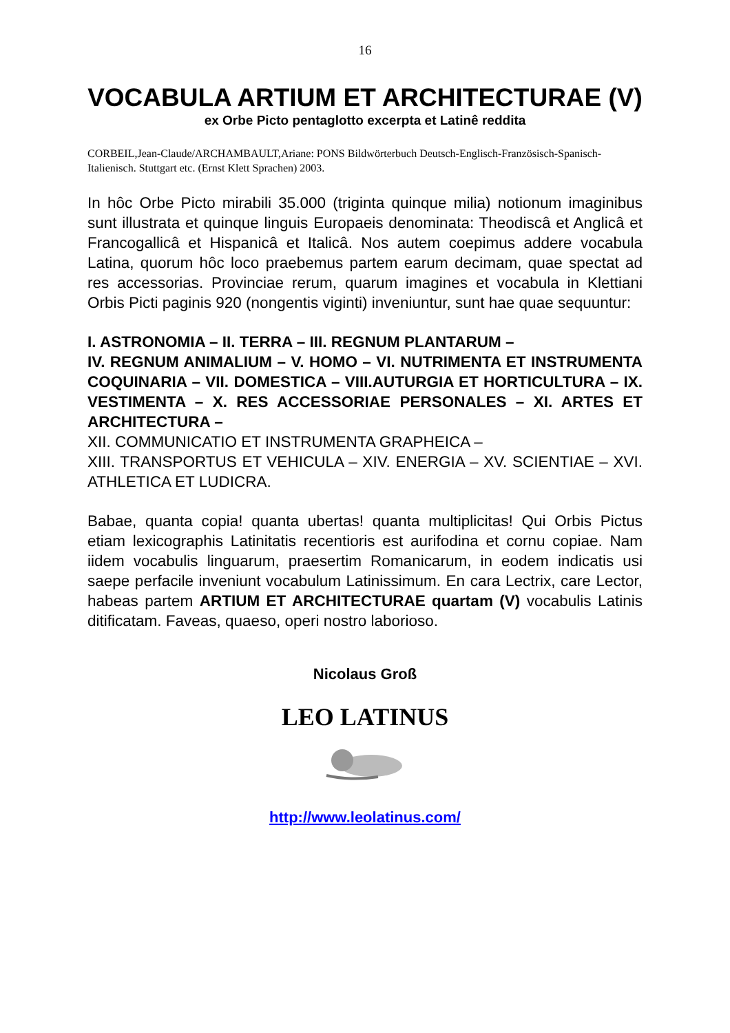16
VOCABULA ARTIUM ET ARCHITECTURAE (V)
ex Orbe Picto pentaglotto excerpta et Latinê reddita
CORBEIL,Jean-Claude/ARCHAMBAULT,Ariane: PONS Bildwörterbuch Deutsch-Englisch-Französisch-Spanisch-Italienisch. Stuttgart etc. (Ernst Klett Sprachen) 2003.
In hôc Orbe Picto mirabili 35.000 (triginta quinque milia) notionum imaginibus sunt illustrata et quinque linguis Europaeis denominata: Theodiscâ et Anglicâ et Francogallicâ et Hispanicâ et Italicâ. Nos autem coepimus addere vocabula Latina, quorum hôc loco praebemus partem earum decimam, quae spectat ad res accessorias. Provinciae rerum, quarum imagines et vocabula in Klettiani Orbis Picti paginis 920 (nongentis viginti) inveniuntur, sunt hae quae sequuntur:
I. ASTRONOMIA – II. TERRA – III. REGNUM PLANTARUM –
IV. REGNUM ANIMALIUM – V. HOMO – VI. NUTRIMENTA ET INSTRUMENTA COQUINARIA – VII. DOMESTICA – VIII.AUTURGIA ET HORTICULTURA – IX. VESTIMENTA – X. RES ACCESSORIAE PERSONALES – XI. ARTES ET ARCHITECTURA –
XII. COMMUNICATIO ET INSTRUMENTA GRAPHEICA –
XIII. TRANSPORTUS ET VEHICULA – XIV. ENERGIA – XV. SCIENTIAE – XVI. ATHLETICA ET LUDICRA.
Babae, quanta copia! quanta ubertas! quanta multiplicitas! Qui Orbis Pictus etiam lexicographis Latinitatis recentioris est aurifodina et cornu copiae. Nam iidem vocabulis linguarum, praesertim Romanicarum, in eodem indicatis usi saepe perfacile inveniunt vocabulum Latinissimum. En cara Lectrix, care Lector, habeas partem ARTIUM ET ARCHITECTURAE quartam (V) vocabulis Latinis ditificatam. Faveas, quaeso, operi nostro laborioso.
Nicolaus Groß
LEO LATINUS
http://www.leolatinus.com/